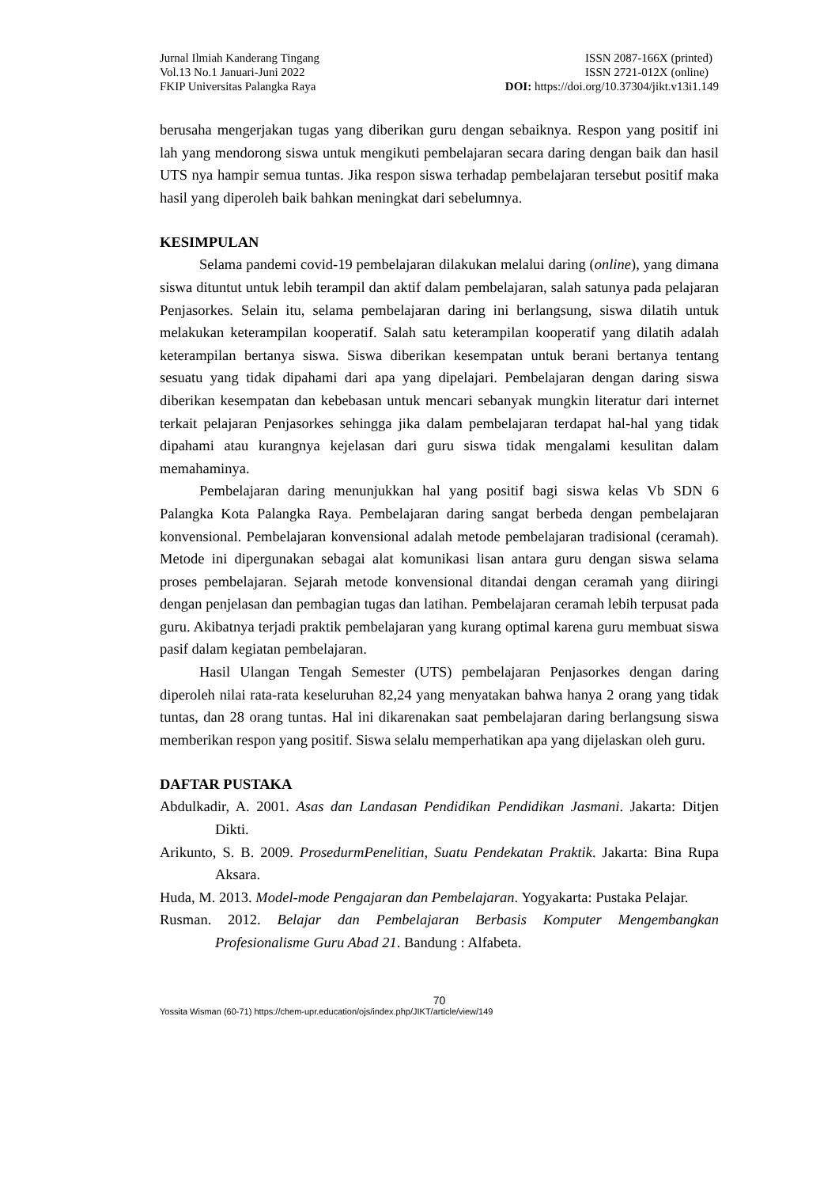Jurnal Ilmiah Kanderang Tingang
Vol.13 No.1 Januari-Juni 2022
FKIP Universitas Palangka Raya
ISSN 2087-166X (printed)
ISSN 2721-012X (online)
DOI: https://doi.org/10.37304/jikt.v13i1.149
berusaha mengerjakan tugas yang diberikan guru dengan sebaiknya. Respon yang positif ini lah yang mendorong siswa untuk mengikuti pembelajaran secara daring dengan baik dan hasil UTS nya hampir semua tuntas. Jika respon siswa terhadap pembelajaran tersebut positif maka hasil yang diperoleh baik bahkan meningkat dari sebelumnya.
KESIMPULAN
Selama pandemi covid-19 pembelajaran dilakukan melalui daring (online), yang dimana siswa dituntut untuk lebih terampil dan aktif dalam pembelajaran, salah satunya pada pelajaran Penjasorkes. Selain itu, selama pembelajaran daring ini berlangsung, siswa dilatih untuk melakukan keterampilan kooperatif. Salah satu keterampilan kooperatif yang dilatih adalah keterampilan bertanya siswa. Siswa diberikan kesempatan untuk berani bertanya tentang sesuatu yang tidak dipahami dari apa yang dipelajari. Pembelajaran dengan daring siswa diberikan kesempatan dan kebebasan untuk mencari sebanyak mungkin literatur dari internet terkait pelajaran Penjasorkes sehingga jika dalam pembelajaran terdapat hal-hal yang tidak dipahami atau kurangnya kejelasan dari guru siswa tidak mengalami kesulitan dalam memahaminya.
Pembelajaran daring menunjukkan hal yang positif bagi siswa kelas Vb SDN 6 Palangka Kota Palangka Raya. Pembelajaran daring sangat berbeda dengan pembelajaran konvensional. Pembelajaran konvensional adalah metode pembelajaran tradisional (ceramah). Metode ini dipergunakan sebagai alat komunikasi lisan antara guru dengan siswa selama proses pembelajaran. Sejarah metode konvensional ditandai dengan ceramah yang diiringi dengan penjelasan dan pembagian tugas dan latihan. Pembelajaran ceramah lebih terpusat pada guru. Akibatnya terjadi praktik pembelajaran yang kurang optimal karena guru membuat siswa pasif dalam kegiatan pembelajaran.
Hasil Ulangan Tengah Semester (UTS) pembelajaran Penjasorkes dengan daring diperoleh nilai rata-rata keseluruhan 82,24 yang menyatakan bahwa hanya 2 orang yang tidak tuntas, dan 28 orang tuntas. Hal ini dikarenakan saat pembelajaran daring berlangsung siswa memberikan respon yang positif. Siswa selalu memperhatikan apa yang dijelaskan oleh guru.
DAFTAR PUSTAKA
Abdulkadir, A. 2001. Asas dan Landasan Pendidikan Pendidikan Jasmani. Jakarta: Ditjen Dikti.
Arikunto, S. B. 2009. ProsedurmPenelitian, Suatu Pendekatan Praktik. Jakarta: Bina Rupa Aksara.
Huda, M. 2013. Model-mode Pengajaran dan Pembelajaran. Yogyakarta: Pustaka Pelajar.
Rusman. 2012. Belajar dan Pembelajaran Berbasis Komputer Mengembangkan Profesionalisme Guru Abad 21. Bandung : Alfabeta.
70
Yossita Wisman (60-71) https://chem-upr.education/ojs/index.php/JIKT/article/view/149